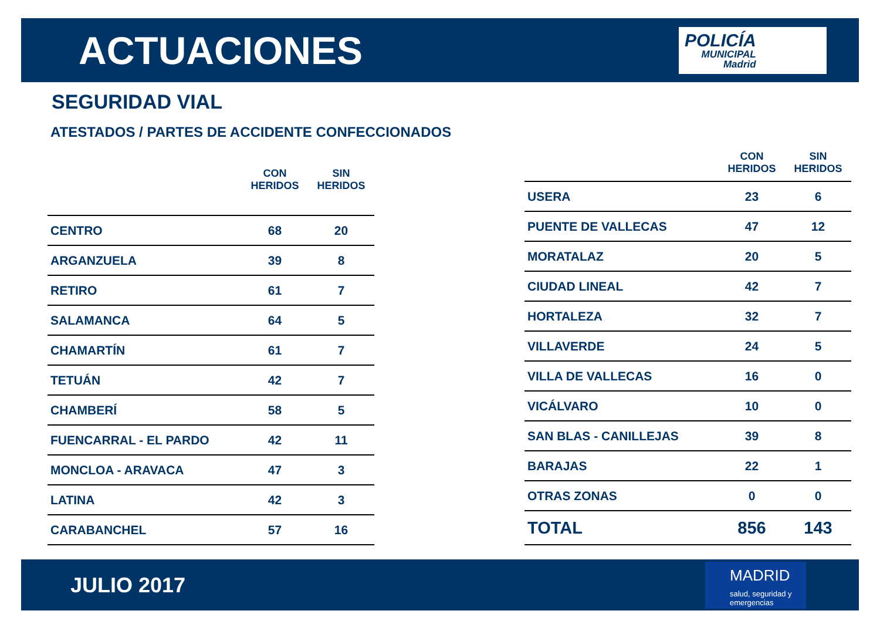ACTUACIONES
POLICÍA
MUNICIPAL
Madrid
SEGURIDAD VIAL
ATESTADOS / PARTES DE ACCIDENTE CONFECCIONADOS
| | CON HERIDOS | SIN HERIDOS |
| --- | --- | --- |
| CENTRO | 68 | 20 |
| ARGANZUELA | 39 | 8 |
| RETIRO | 61 | 7 |
| SALAMANCA | 64 | 5 |
| CHAMARTÍN | 61 | 7 |
| TETUÁN | 42 | 7 |
| CHAMBERÍ | 58 | 5 |
| FUENCARRAL - EL PARDO | 42 | 11 |
| MONCLOA - ARAVACA | 47 | 3 |
| LATINA | 42 | 3 |
| CARABANCHEL | 57 | 16 |
| | CON HERIDOS | SIN HERIDOS |
| --- | --- | --- |
| USERA | 23 | 6 |
| PUENTE DE VALLECAS | 47 | 12 |
| MORATALAZ | 20 | 5 |
| CIUDAD LINEAL | 42 | 7 |
| HORTALEZA | 32 | 7 |
| VILLAVERDE | 24 | 5 |
| VILLA DE VALLECAS | 16 | 0 |
| VICÁLVARO | 10 | 0 |
| SAN BLAS - CANILLEJAS | 39 | 8 |
| BARAJAS | 22 | 1 |
| OTRAS ZONAS | 0 | 0 |
| TOTAL | 856 | 143 |
JULIO 2017
MADRID
salud, seguridad y emergencias